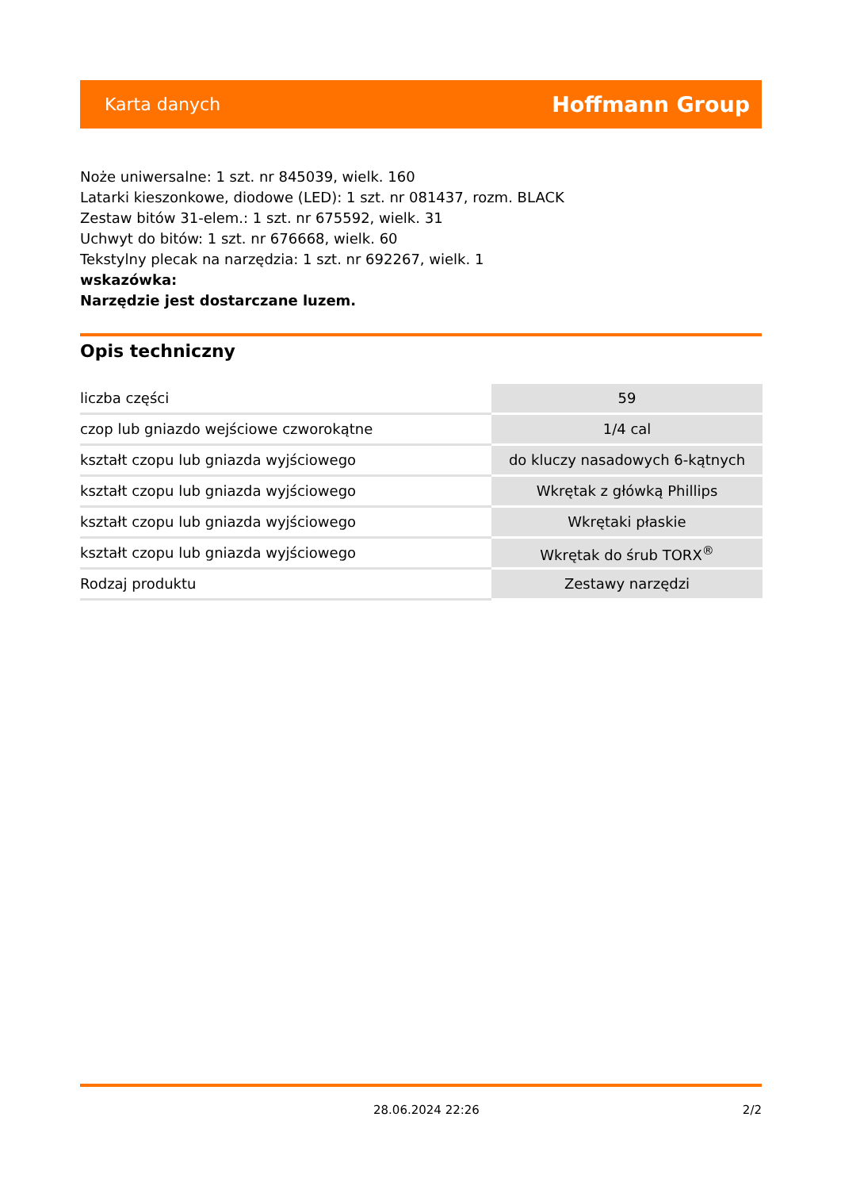Karta danych Hoffmann Group
Noże uniwersalne: 1 szt. nr 845039, wielk. 160
Latarki kieszonkowe, diodowe (LED): 1 szt. nr 081437, rozm. BLACK
Zestaw bitów 31-elem.: 1 szt. nr 675592, wielk. 31
Uchwyt do bitów: 1 szt. nr 676668, wielk. 60
Tekstylny plecak na narzędzia: 1 szt. nr 692267, wielk. 1
wskazówka:
Narzędzie jest dostarczane luzem.
Opis techniczny
| liczba części | 59 |
| czop lub gniazdo wejściowe czworokątne | 1/4 cal |
| kształt czopu lub gniazda wyjściowego | do kluczy nasadowych 6-kątnych |
| kształt czopu lub gniazda wyjściowego | Wkrętak z główką Phillips |
| kształt czopu lub gniazda wyjściowego | Wkrętaki płaskie |
| kształt czopu lub gniazda wyjściowego | Wkrętak do śrub TORX<sup>®</sup> |
| Rodzaj produktu | Zestawy narzędzi |
28.06.2024 22:26 2/2